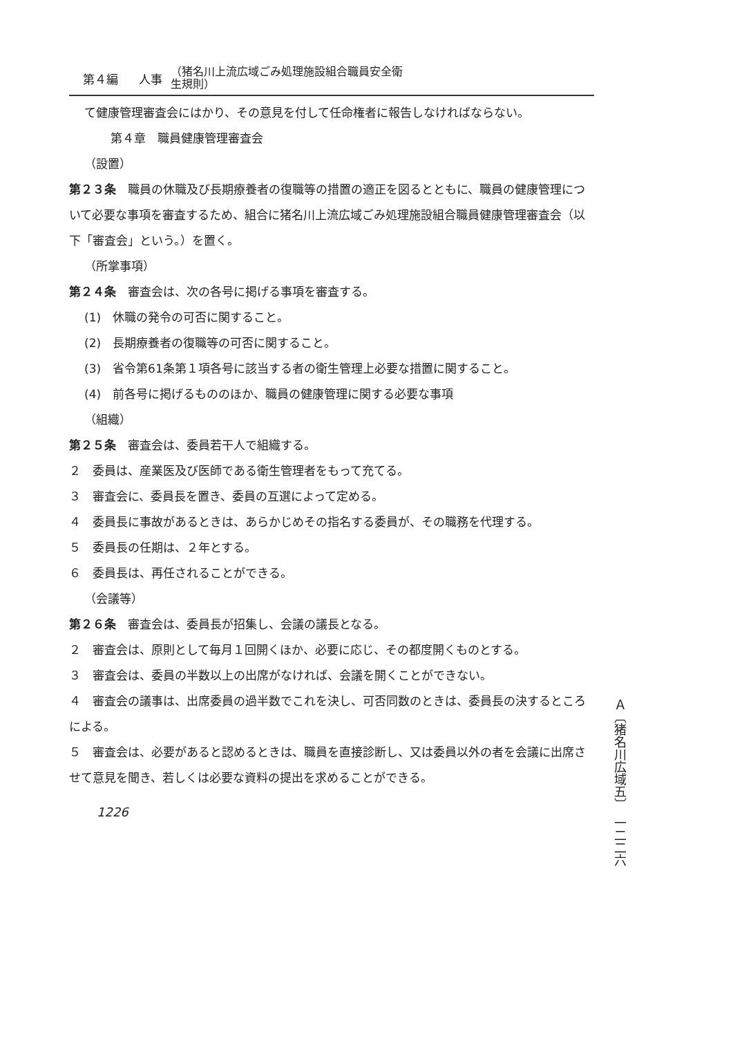第４編 人事 （猪名川上流広域ごみ処理施設組合職員安全衛
生規則）
て健康管理審査会にはかり、その意見を付して任命権者に報告しなければならない。
第４章　職員健康管理審査会
（設置）
第２３条　職員の休職及び長期療養者の復職等の措置の適正を図るとともに、職員の健康管理について必要な事項を審査するため、組合に猪名川上流広域ごみ処理施設組合職員健康管理審査会（以下「審査会」という。）を置く。
（所掌事項）
第２４条　審査会は、次の各号に掲げる事項を審査する。
(1)　休職の発令の可否に関すること。
(2)　長期療養者の復職等の可否に関すること。
(3)　省令第61条第１項各号に該当する者の衛生管理上必要な措置に関すること。
(4)　前各号に掲げるもののほか、職員の健康管理に関する必要な事項
（組織）
第２５条　審査会は、委員若干人で組織する。
２　委員は、産業医及び医師である衛生管理者をもって充てる。
３　審査会に、委員長を置き、委員の互選によって定める。
４　委員長に事故があるときは、あらかじめその指名する委員が、その職務を代理する。
５　委員長の任期は、２年とする。
６　委員長は、再任されることができる。
（会議等）
第２６条　審査会は、委員長が招集し、会議の議長となる。
２　審査会は、原則として毎月１回開くほか、必要に応じ、その都度開くものとする。
３　審査会は、委員の半数以上の出席がなければ、会議を開くことができない。
４　審査会の議事は、出席委員の過半数でこれを決し、可否同数のときは、委員長の決するところによる。
５　審査会は、必要があると認めるときは、職員を直接診断し、又は委員以外の者を会議に出席させて意見を聞き、若しくは必要な資料の提出を求めることができる。
1226
Ａ〔猪名川広域五〕　一二二六